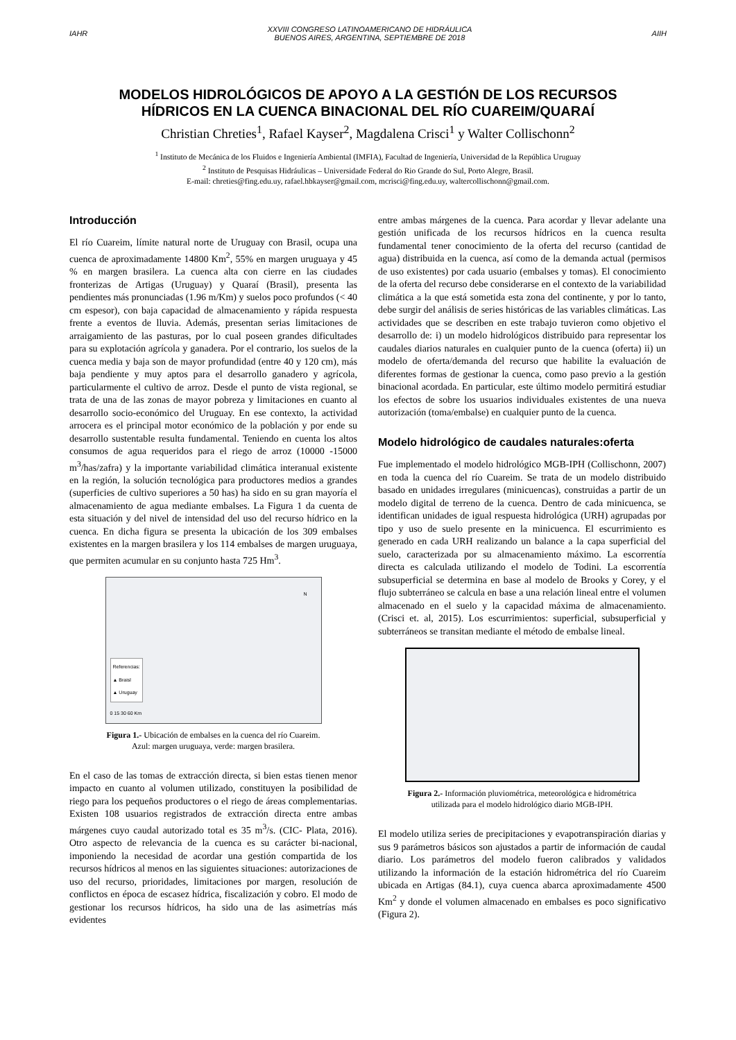IAHR
XXVIII CONGRESO LATINOAMERICANO DE HIDRÁULICA
BUENOS AIRES, ARGENTINA, SEPTIEMBRE DE 2018
AIIH
MODELOS HIDROLÓGICOS DE APOYO A LA GESTIÓN DE LOS RECURSOS
HÍDRICOS EN LA CUENCA BINACIONAL DEL RÍO CUAREIM/QUARAÍ
Christian Chreties<sup>1</sup>, Rafael Kayser<sup>2</sup>, Magdalena Crisci<sup>1</sup> y Walter Collischonn<sup>2</sup>
<sup>1</sup> Instituto de Mecánica de los Fluidos e Ingeniería Ambiental (IMFIA), Facultad de Ingeniería, Universidad de la República Uruguay
<sup>2</sup> Instituto de Pesquisas Hidráulicas – Universidade Federal do Rio Grande do Sul, Porto Alegre, Brasil.
E-mail: chreties@fing.edu.uy, rafael.hbkayser@gmail.com, mcrisci@fing.edu.uy, waltercollischonn@gmail.com.
Introducción
El río Cuareim, límite natural norte de Uruguay con Brasil, ocupa una cuenca de aproximadamente 14800 Km<sup>2</sup>, 55% en margen uruguaya y 45 % en margen brasilera. La cuenca alta con cierre en las ciudades fronterizas de Artigas (Uruguay) y Quaraí (Brasil), presenta las pendientes más pronunciadas (1.96 m/Km) y suelos poco profundos (< 40 cm espesor), con baja capacidad de almacenamiento y rápida respuesta frente a eventos de lluvia. Además, presentan serias limitaciones de arraigamiento de las pasturas, por lo cual poseen grandes dificultades para su explotación agrícola y ganadera. Por el contrario, los suelos de la cuenca media y baja son de mayor profundidad (entre 40 y 120 cm), más baja pendiente y muy aptos para el desarrollo ganadero y agrícola, particularmente el cultivo de arroz. Desde el punto de vista regional, se trata de una de las zonas de mayor pobreza y limitaciones en cuanto al desarrollo socio-económico del Uruguay. En ese contexto, la actividad arrocera es el principal motor económico de la población y por ende su desarrollo sustentable resulta fundamental. Teniendo en cuenta los altos consumos de agua requeridos para el riego de arroz (10000 -15000 m<sup>3</sup>/has/zafra) y la importante variabilidad climática interanual existente en la región, la solución tecnológica para productores medios a grandes (superficies de cultivo superiores a 50 has) ha sido en su gran mayoría el almacenamiento de agua mediante embalses. La Figura 1 da cuenta de esta situación y del nivel de intensidad del uso del recurso hídrico en la cuenca. En dicha figura se presenta la ubicación de los 309 embalses existentes en la margen brasilera y los 114 embalses de margen uruguaya, que permiten acumular en su conjunto hasta 725 Hm<sup>3</sup>.
Referencias:
▲ Braisl
▲ Uruguay
0 15 30 60 Km
N
Figura 1.- Ubicación de embalses en la cuenca del río Cuareim.
Azul: margen uruguaya, verde: margen brasilera.
En el caso de las tomas de extracción directa, si bien estas tienen menor impacto en cuanto al volumen utilizado, constituyen la posibilidad de riego para los pequeños productores o el riego de áreas complementarias. Existen 108 usuarios registrados de extracción directa entre ambas márgenes cuyo caudal autorizado total es 35 m<sup>3</sup>/s. (CIC- Plata, 2016). Otro aspecto de relevancia de la cuenca es su carácter bi-nacional, imponiendo la necesidad de acordar una gestión compartida de los recursos hídricos al menos en las siguientes situaciones: autorizaciones de uso del recurso, prioridades, limitaciones por margen, resolución de conflictos en época de escasez hídrica, fiscalización y cobro. El modo de gestionar los recursos hídricos, ha sido una de las asimetrías más evidentes
entre ambas márgenes de la cuenca. Para acordar y llevar adelante una gestión unificada de los recursos hídricos en la cuenca resulta fundamental tener conocimiento de la oferta del recurso (cantidad de agua) distribuida en la cuenca, así como de la demanda actual (permisos de uso existentes) por cada usuario (embalses y tomas). El conocimiento de la oferta del recurso debe considerarse en el contexto de la variabilidad climática a la que está sometida esta zona del continente, y por lo tanto, debe surgir del análisis de series históricas de las variables climáticas. Las actividades que se describen en este trabajo tuvieron como objetivo el desarrollo de: i) un modelo hidrológicos distribuido para representar los caudales diarios naturales en cualquier punto de la cuenca (oferta) ii) un modelo de oferta/demanda del recurso que habilite la evaluación de diferentes formas de gestionar la cuenca, como paso previo a la gestión binacional acordada. En particular, este último modelo permitirá estudiar los efectos de sobre los usuarios individuales existentes de una nueva autorización (toma/embalse) en cualquier punto de la cuenca.
Modelo hidrológico de caudales naturales:oferta
Fue implementado el modelo hidrológico MGB-IPH (Collischonn, 2007) en toda la cuenca del río Cuareim. Se trata de un modelo distribuido basado en unidades irregulares (minicuencas), construidas a partir de un modelo digital de terreno de la cuenca. Dentro de cada minicuenca, se identifican unidades de igual respuesta hidrológica (URH) agrupadas por tipo y uso de suelo presente en la minicuenca. El escurrimiento es generado en cada URH realizando un balance a la capa superficial del suelo, caracterizada por su almacenamiento máximo. La escorrentía directa es calculada utilizando el modelo de Todini. La escorrentía subsuperficial se determina en base al modelo de Brooks y Corey, y el flujo subterráneo se calcula en base a una relación lineal entre el volumen almacenado en el suelo y la capacidad máxima de almacenamiento. (Crisci et. al, 2015). Los escurrimientos: superficial, subsuperficial y subterráneos se transitan mediante el método de embalse lineal.
Figura 2.- Información pluviométrica, meteorológica e hidrométrica
utilizada para el modelo hidrológico diario MGB-IPH.
El modelo utiliza series de precipitaciones y evapotranspiración diarias y sus 9 parámetros básicos son ajustados a partir de información de caudal diario. Los parámetros del modelo fueron calibrados y validados utilizando la información de la estación hidrométrica del río Cuareim ubicada en Artigas (84.1), cuya cuenca abarca aproximadamente 4500 Km<sup>2</sup> y donde el volumen almacenado en embalses es poco significativo (Figura 2).